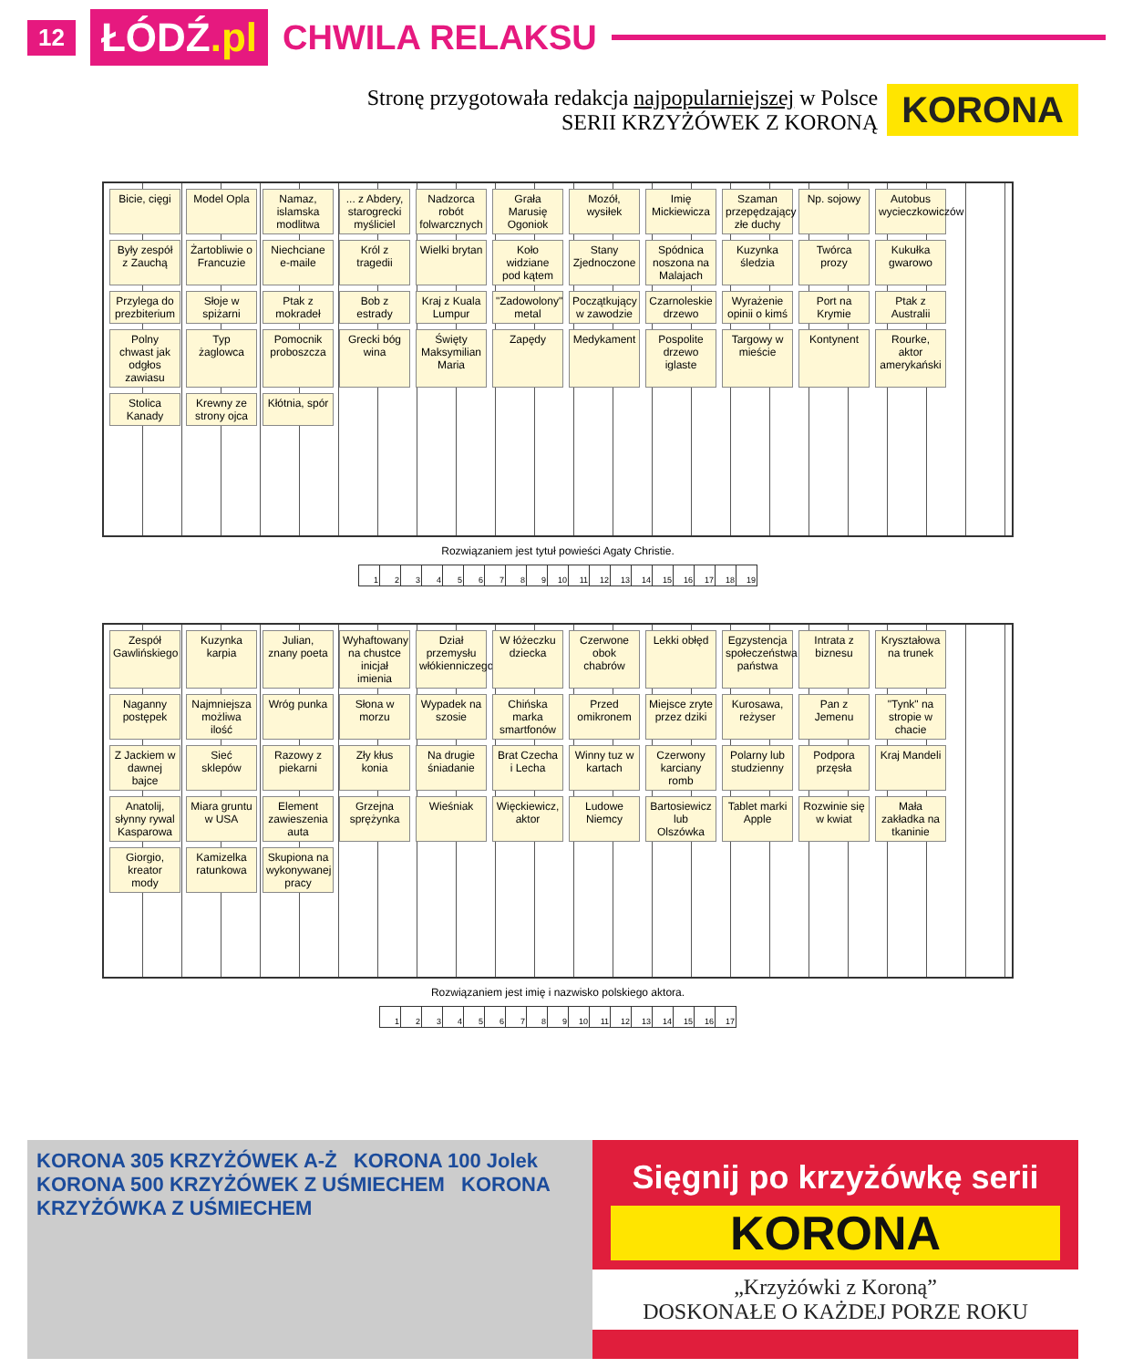12
ŁÓDŹ.pl
CHWILA RELAKSU
Stronę przygotowała redakcja najpopularniejszej w Polsce
SERII KRZYŻÓWEK Z KORONĄ
KORONA
Bicie, cięgi
Model Opla
Namaz, islamska modlitwa
... z Abdery, starogrecki myśliciel
Nadzorca robót folwarcznych
Grała Marusię Ogoniok
Mozół, wysiłek
Imię Mickiewicza
Szaman przepędzający złe duchy
Np. sojowy
Autobus wycieczkowiczów
Były zespół z Zauchą
Żartobliwie o Francuzie
Niechciane e-maile
Król z tragedii
Wielki brytan
Koło widziane pod kątem
Stany Zjednoczone
Spódnica noszona na Malajach
Kuzynka śledzia
Twórca prozy
Kukułka gwarowo
Przylega do prezbiterium
Słoje w spiżarni
Ptak z mokradeł
Bob z estrady
Kraj z Kuala Lumpur
"Zadowolony" metal
Początkujący w zawodzie
Czarnoleskie drzewo
Wyrażenie opinii o kimś
Port na Krymie
Ptak z Australii
Polny chwast jak odgłos zawiasu
Typ żaglowca
Pomocnik proboszcza
Grecki bóg wina
Święty Maksymilian Maria
Zapędy
Medykament
Pospolite drzewo iglaste
Targowy w mieście
Kontynent
Rourke, aktor amerykański
Stolica Kanady
Krewny ze strony ojca
Kłótnia, spór
Rozwiązaniem jest tytuł powieści Agaty Christie.
| 1 | 2 | 3 | 4 | 5 | 6 | 7 | 8 | 9 | 10 | 11 | 12 | 13 | 14 | 15 | 16 | 17 | 18 | 19 |
Zespół Gawlińskiego
Kuzynka karpia
Julian, znany poeta
Wyhaftowany na chustce inicjał imienia
Dział przemysłu włókienniczego
W łóżeczku dziecka
Czerwone obok chabrów
Lekki obłęd
Egzystencja społeczeństwa państwa
Intrata z biznesu
Kryształowa na trunek
Naganny postępek
Najmniejsza możliwa ilość
Wróg punka
Słona w morzu
Wypadek na szosie
Chińska marka smartfonów
Przed omikronem
Miejsce zryte przez dziki
Kurosawa, reżyser
Pan z Jemenu
"Tynk" na stropie w chacie
Z Jackiem w dawnej bajce
Sieć sklepów
Razowy z piekarni
Zły kłus konia
Na drugie śniadanie
Brat Czecha i Lecha
Winny tuz w kartach
Czerwony karciany romb
Polarny lub studzienny
Podpora przęsła
Kraj Mandeli
Anatolij, słynny rywal Kasparowa
Miara gruntu w USA
Element zawieszenia auta
Grzejna sprężynka
Wieśniak
Więckiewicz, aktor
Ludowe Niemcy
Bartosiewicz lub Olszówka
Tablet marki Apple
Rozwinie się w kwiat
Mała zakładka na tkaninie
Giorgio, kreator mody
Kamizelka ratunkowa
Skupiona na wykonywanej pracy
Rozwiązaniem jest imię i nazwisko polskiego aktora.
| 1 | 2 | 3 | 4 | 5 | 6 | 7 | 8 | 9 | 10 | 11 | 12 | 13 | 14 | 15 | 16 | 17 |
KORONA 305 KRZYŻÓWEK A-Ż KORONA 100 Jolek KORONA 500 KRZYŻÓWEK Z UŚMIECHEM KORONA KRZYŻÓWKA Z UŚMIECHEM
Sięgnij po krzyżówkę serii
KORONA
„Krzyżówki z Koroną”
DOSKONAŁE O KAŻDEJ PORZE ROKU